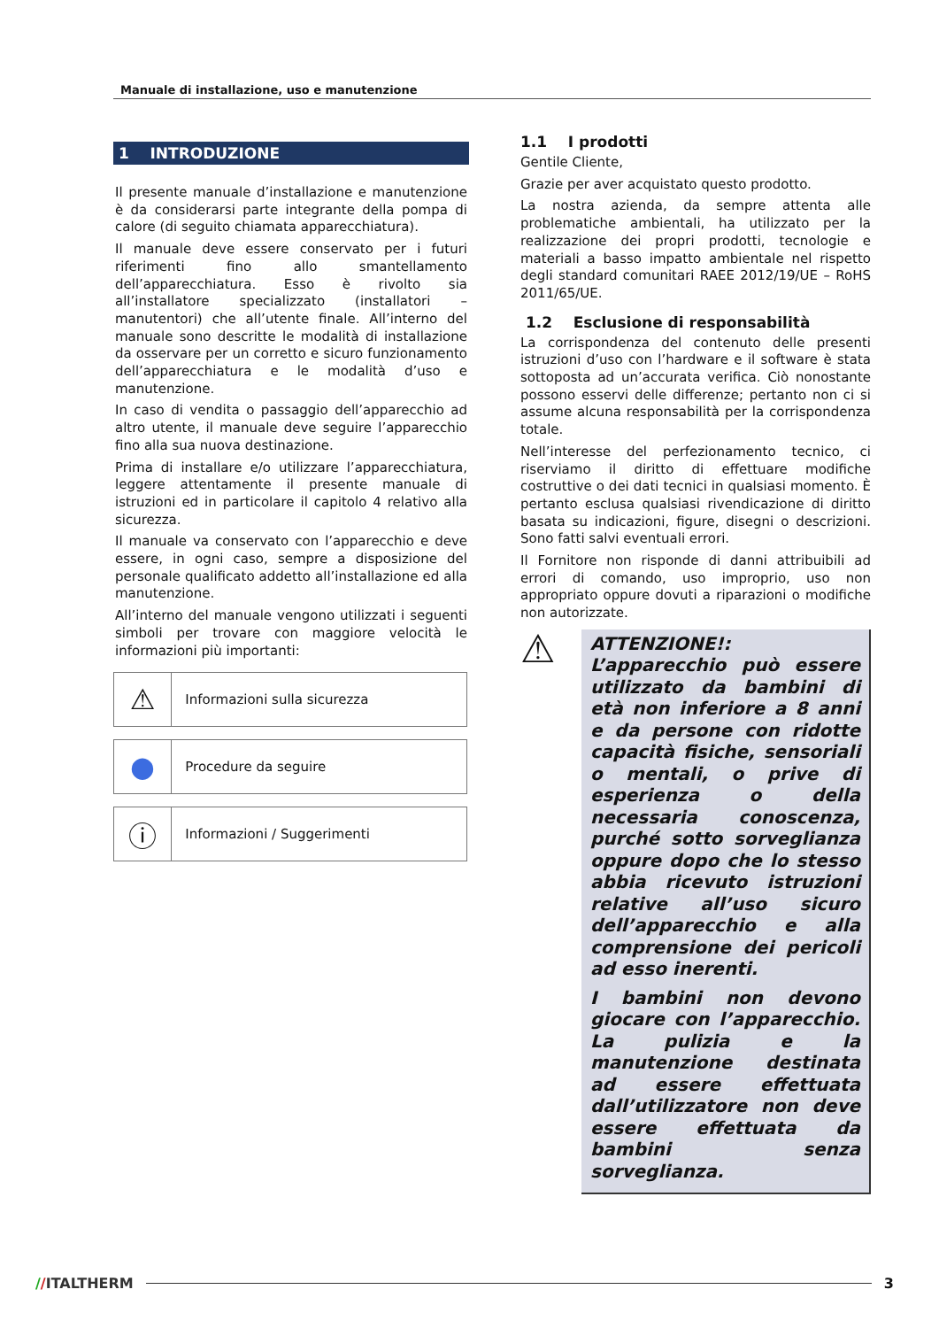Manuale di installazione, uso e manutenzione
1 INTRODUZIONE
Il presente manuale d’installazione e manutenzione è da considerarsi parte integrante della pompa di calore (di seguito chiamata apparecchiatura).
Il manuale deve essere conservato per i futuri riferimenti fino allo smantellamento dell’apparecchiatura. Esso è rivolto sia all’installatore specializzato (installatori – manutentori) che all’utente finale. All’interno del manuale sono descritte le modalità di installazione da osservare per un corretto e sicuro funzionamento dell’apparecchiatura e le modalità d’uso e manutenzione.
In caso di vendita o passaggio dell’apparecchio ad altro utente, il manuale deve seguire l’apparecchio fino alla sua nuova destinazione.
Prima di installare e/o utilizzare l’apparecchiatura, leggere attentamente il presente manuale di istruzioni ed in particolare il capitolo 4 relativo alla sicurezza.
Il manuale va conservato con l’apparecchio e deve essere, in ogni caso, sempre a disposizione del personale qualificato addetto all’installazione ed alla manutenzione.
All’interno del manuale vengono utilizzati i seguenti simboli per trovare con maggiore velocità le informazioni più importanti:
| ⚠ | Informazioni sulla sicurezza |
| ● | Procedure da seguire |
| ⓘ | Informazioni / Suggerimenti |
1.1 I prodotti
Gentile Cliente,
Grazie per aver acquistato questo prodotto.
La nostra azienda, da sempre attenta alle problematiche ambientali, ha utilizzato per la realizzazione dei propri prodotti, tecnologie e materiali a basso impatto ambientale nel rispetto degli standard comunitari RAEE 2012/19/UE – RoHS 2011/65/UE.
1.2 Esclusione di responsabilità
La corrispondenza del contenuto delle presenti istruzioni d’uso con l’hardware e il software è stata sottoposta ad un’accurata verifica. Ciò nonostante possono esservi delle differenze; pertanto non ci si assume alcuna responsabilità per la corrispondenza totale.
Nell’interesse del perfezionamento tecnico, ci riserviamo il diritto di effettuare modifiche costruttive o dei dati tecnici in qualsiasi momento. È pertanto esclusa qualsiasi rivendicazione di diritto basata su indicazioni, figure, disegni o descrizioni. Sono fatti salvi eventuali errori.
Il Fornitore non risponde di danni attribuibili ad errori di comando, uso improprio, uso non appropriato oppure dovuti a riparazioni o modifiche non autorizzate.
⚠
ATTENZIONE!: L’apparecchio può essere utilizzato da bambini di età non inferiore a 8 anni e da persone con ridotte capacità fisiche, sensoriali o mentali, o prive di esperienza o della necessaria conoscenza, purché sotto sorveglianza oppure dopo che lo stesso abbia ricevuto istruzioni relative all’uso sicuro dell’apparecchio e alla comprensione dei pericoli ad esso inerenti.
I bambini non devono giocare con l’apparecchio. La pulizia e la manutenzione destinata ad essere effettuata dall’utilizzatore non deve essere effettuata da bambini senza sorveglianza.
//ITALTHERM 3